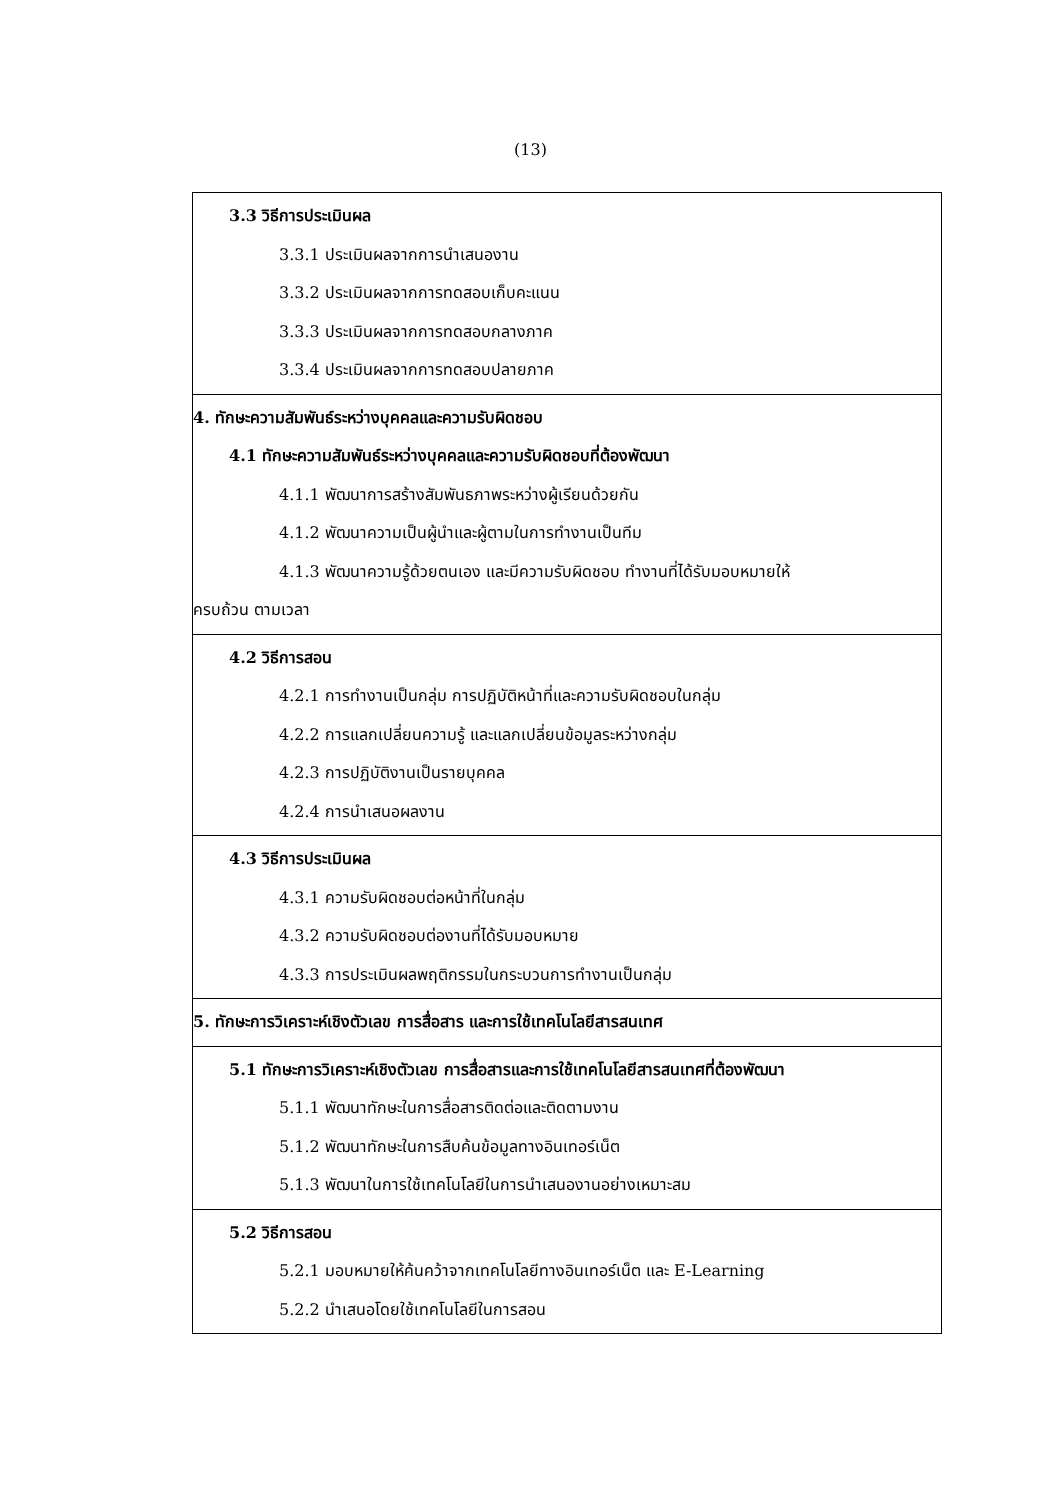(13)
| 3.3 วิธีการประเมินผล 3.3.1 ประเมินผลจากการนำเสนองาน 3.3.2 ประเมินผลจากการทดสอบเก็บคะแนน 3.3.3 ประเมินผลจากการทดสอบกลางภาค 3.3.4 ประเมินผลจากการทดสอบปลายภาค |
| 4. ทักษะความสัมพันธ์ระหว่างบุคคลและความรับผิดชอบ 4.1 ทักษะความสัมพันธ์ระหว่างบุคคลและความรับผิดชอบที่ต้องพัฒนา 4.1.1 พัฒนาการสร้างสัมพันธภาพระหว่างผู้เรียนด้วยกัน 4.1.2 พัฒนาความเป็นผู้นำและผู้ตามในการทำงานเป็นทีม 4.1.3 พัฒนาความรู้ด้วยตนเอง และมีความรับผิดชอบ ทำงานที่ได้รับมอบหมายให้ ครบถ้วน ตามเวลา |
| 4.2 วิธีการสอน 4.2.1 การทำงานเป็นกลุ่ม การปฏิบัติหน้าที่และความรับผิดชอบในกลุ่ม 4.2.2 การแลกเปลี่ยนความรู้ และแลกเปลี่ยนข้อมูลระหว่างกลุ่ม 4.2.3 การปฏิบัติงานเป็นรายบุคคล 4.2.4 การนำเสนอผลงาน |
| 4.3 วิธีการประเมินผล 4.3.1 ความรับผิดชอบต่อหน้าที่ในกลุ่ม 4.3.2 ความรับผิดชอบต่องานที่ได้รับมอบหมาย 4.3.3 การประเมินผลพฤติกรรมในกระบวนการทำงานเป็นกลุ่ม |
| 5. ทักษะการวิเคราะห์เชิงตัวเลข การสื่อสาร และการใช้เทคโนโลยีสารสนเทศ |
| 5.1 ทักษะการวิเคราะห์เชิงตัวเลข การสื่อสารและการใช้เทคโนโลยีสารสนเทศที่ต้องพัฒนา 5.1.1 พัฒนาทักษะในการสื่อสารติดต่อและติดตามงาน 5.1.2 พัฒนาทักษะในการสืบค้นข้อมูลทางอินเทอร์เน็ต 5.1.3 พัฒนาในการใช้เทคโนโลยีในการนำเสนองานอย่างเหมาะสม |
| 5.2 วิธีการสอน 5.2.1 มอบหมายให้ค้นคว้าจากเทคโนโลยีทางอินเทอร์เน็ต และ E-Learning 5.2.2 นำเสนอโดยใช้เทคโนโลยีในการสอน |